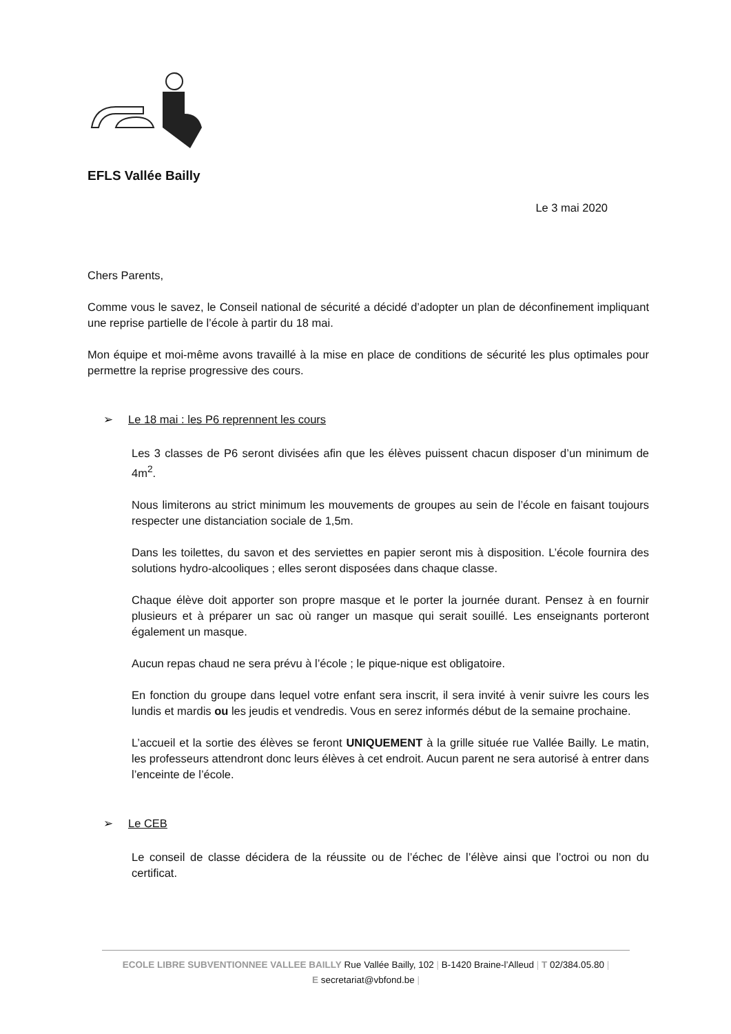EFLS Vallée Bailly
Le 3 mai 2020
Chers Parents,
Comme vous le savez, le Conseil national de sécurité a décidé d’adopter un plan de déconfinement impliquant une reprise partielle de l’école à partir du 18 mai.
Mon équipe et moi-même avons travaillé à la mise en place de conditions de sécurité les plus optimales pour permettre la reprise progressive des cours.
➢ Le 18 mai : les P6 reprennent les cours
Les 3 classes de P6 seront divisées afin que les élèves puissent chacun disposer d’un minimum de 4m<sup>2</sup>.
Nous limiterons au strict minimum les mouvements de groupes au sein de l’école en faisant toujours respecter une distanciation sociale de 1,5m.
Dans les toilettes, du savon et des serviettes en papier seront mis à disposition. L’école fournira des solutions hydro-alcooliques ; elles seront disposées dans chaque classe.
Chaque élève doit apporter son propre masque et le porter la journée durant. Pensez à en fournir plusieurs et à préparer un sac où ranger un masque qui serait souillé. Les enseignants porteront également un masque.
Aucun repas chaud ne sera prévu à l’école ; le pique-nique est obligatoire.
En fonction du groupe dans lequel votre enfant sera inscrit, il sera invité à venir suivre les cours les lundis et mardis ou les jeudis et vendredis. Vous en serez informés début de la semaine prochaine.
L’accueil et la sortie des élèves se feront UNIQUEMENT à la grille située rue Vallée Bailly. Le matin, les professeurs attendront donc leurs élèves à cet endroit. Aucun parent ne sera autorisé à entrer dans l’enceinte de l’école.
➢ Le CEB
Le conseil de classe décidera de la réussite ou de l’échec de l’élève ainsi que l’octroi ou non du certificat.
ECOLE LIBRE SUBVENTIONNEE VALLEE BAILLY Rue Vallée Bailly, 102 | B-1420 Braine-l’Alleud | T 02/384.05.80 |
E secretariat@vbfond.be |